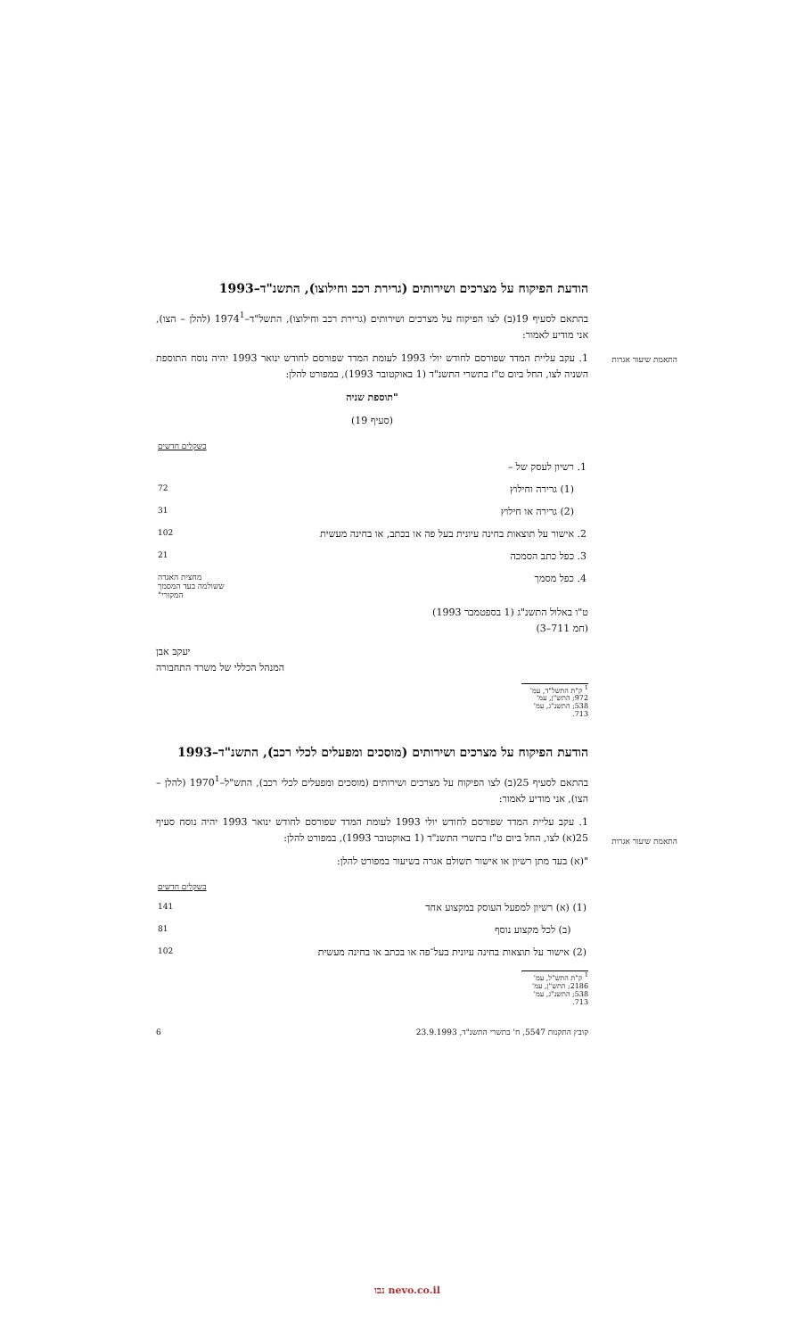התאמת שיעור אגרות
התאמת שיעור אגרות
הודעת הפיקוח על מצרכים ושירותים (גרירת רכב וחילוצו), התשנ"ד–1993
בהתאם לסעיף 19(ב) לצו הפיקוח על מצרכים ושירותים (גרירת רכב וחילוצו), התשל"ד–1974<sup>1</sup> (להלן – הצו), אני מודיע לאמור:
1. עקב עליית המדד שפורסם לחודש יולי 1993 לעומת המדד שפורסם לחודש ינואר 1993 יהיה נוסח התוספת השניה לצו, החל ביום ט"ז בתשרי התשנ"ד (1 באוקטובר 1993), במפורט להלן:
"תוספת שניה
(סעיף 19)
| | בשקלים חדשים |
| 1. רשיון לעסק של – | |
| (1) גרירה וחילוץ | 72 |
| (2) גרירה או חילוץ | 31 |
| 2. אישור על תוצאות בחינה עיונית בעל פה או בכתב, או בחינה מעשית | 102 |
| 3. כפל כתב הסמכה | 21 |
| 4. כפל מסמך | מחצית האגרה ששולמה בעד המסמך המקורי" |
ט"ו באלול התשנ"ג (1 בספטמבר 1993)
(חמ 711–3)
יעקב אבן
המנהל הכללי של משרד התחבורה
<sup>1</sup> ק"ת התשל"ד, עמ' 972; התש"ן, עמ' 538; התשנ"ג, עמ' 713.
הודעת הפיקוח על מצרכים ושירותים (מוסכים ומפעלים לכלי רכב), התשנ"ד–1993
בהתאם לסעיף 25(ב) לצו הפיקוח על מצרכים ושירותים (מוסכים ומפעלים לכלי רכב), התש"ל–1970<sup>1</sup> (להלן – הצו), אני מודיע לאמור:
1. עקב עליית המדד שפורסם לחודש יולי 1993 לעומת המדד שפורסם לחודש ינואר 1993 יהיה נוסח סעיף 25(א) לצו, החל ביום ט"ז בתשרי התשנ"ד (1 באוקטובר 1993), במפורט להלן:
"(א) בעד מתן רשיון או אישור תשולם אגרה בשיעור במפורט להלן:
| | בשקלים חדשים |
| (1) (א) רשיון למפעל העוסק במקצוע אחד | 141 |
| (ב) לכל מקצוע נוסף | 81 |
| (2) אישור על תוצאות בחינה עיונית בעל־פה או בכתב או בחינה מעשית | 102 |
<sup>1</sup> ק"ת התש"ל, עמ' 2186; התש"ן, עמ' 538; התשנ"ג, עמ' 713.
קובץ התקנות 5547, ח' בתשרי התשנ"ד, 23.9.1993 6
נבו nevo.co.il